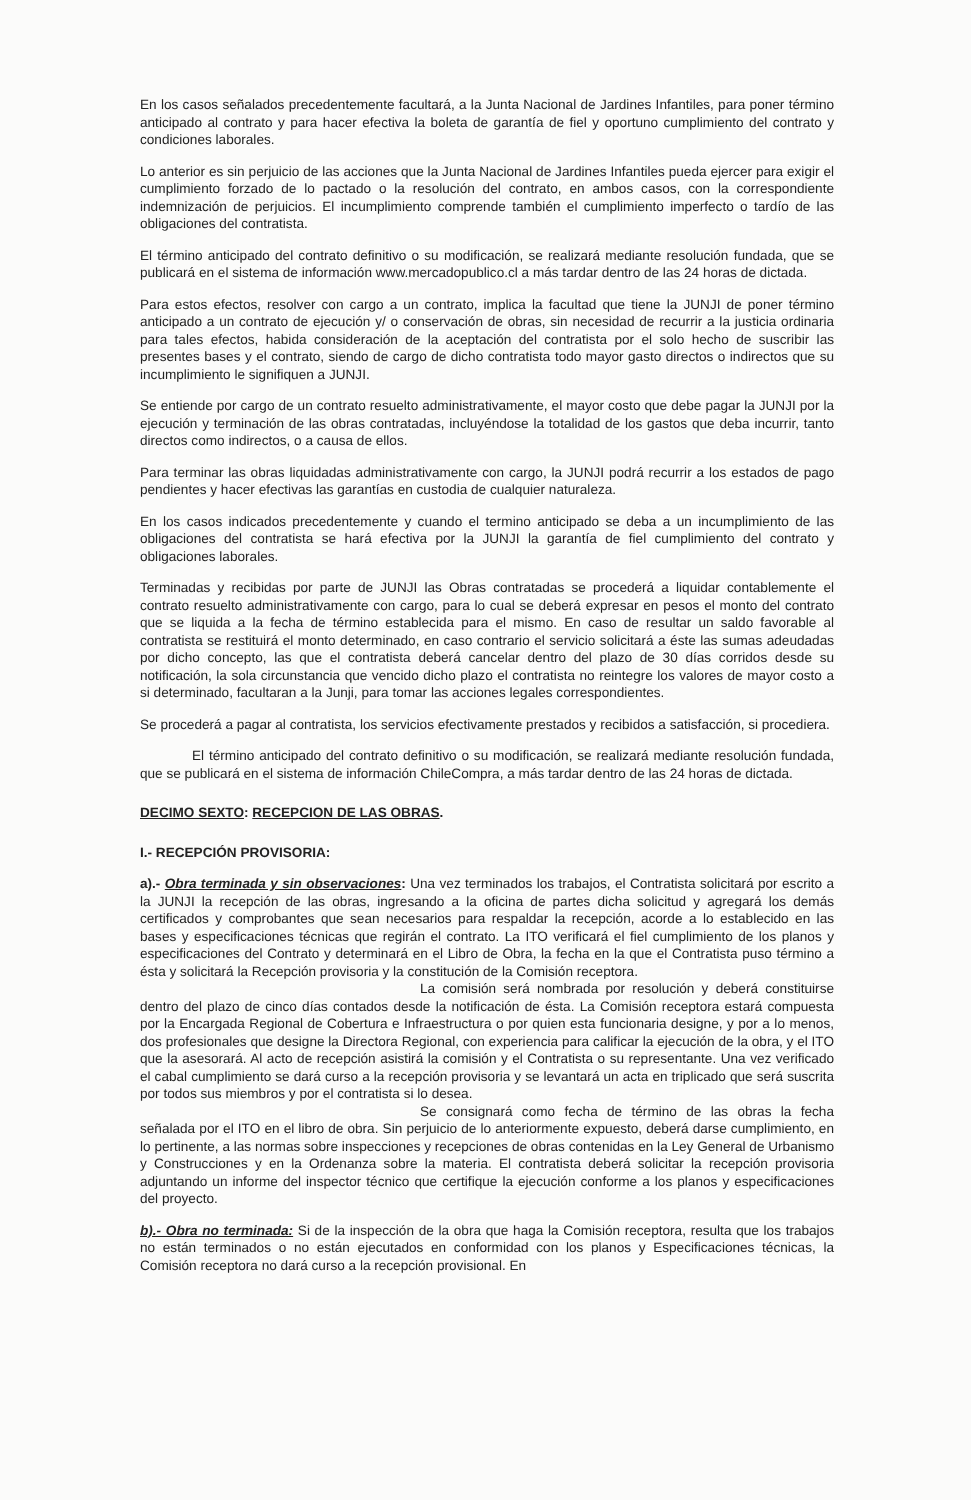En los casos señalados precedentemente facultará, a la Junta Nacional de Jardines Infantiles, para poner término anticipado al contrato y para hacer efectiva la boleta de garantía de fiel y oportuno cumplimiento del contrato y condiciones laborales.
Lo anterior es sin perjuicio de las acciones que la Junta Nacional de Jardines Infantiles pueda ejercer para exigir el cumplimiento forzado de lo pactado o la resolución del contrato, en ambos casos, con la correspondiente indemnización de perjuicios. El incumplimiento comprende también el cumplimiento imperfecto o tardío de las obligaciones del contratista.
El término anticipado del contrato definitivo o su modificación, se realizará mediante resolución fundada, que se publicará en el sistema de información www.mercadopublico.cl a más tardar dentro de las 24 horas de dictada.
Para estos efectos, resolver con cargo a un contrato, implica la facultad que tiene la JUNJI de poner término anticipado a un contrato de ejecución y/ o conservación de obras, sin necesidad de recurrir a la justicia ordinaria para tales efectos, habida consideración de la aceptación del contratista por el solo hecho de suscribir las presentes bases y el contrato, siendo de cargo de dicho contratista todo mayor gasto directos o indirectos que su incumplimiento le signifiquen a JUNJI.
Se entiende por cargo de un contrato resuelto administrativamente, el mayor costo que debe pagar la JUNJI por la ejecución y terminación de las obras contratadas, incluyéndose la totalidad de los gastos que deba incurrir, tanto directos como indirectos, o a causa de ellos.
Para terminar las obras liquidadas administrativamente con cargo, la JUNJI podrá recurrir a los estados de pago pendientes y hacer efectivas las garantías en custodia de cualquier naturaleza.
En los casos indicados precedentemente y cuando el termino anticipado se deba a un incumplimiento de las obligaciones del contratista se hará efectiva por la JUNJI la garantía de fiel cumplimiento del contrato y obligaciones laborales.
Terminadas y recibidas por parte de JUNJI las Obras contratadas se procederá a liquidar contablemente el contrato resuelto administrativamente con cargo, para lo cual se deberá expresar en pesos el monto del contrato que se liquida a la fecha de término establecida para el mismo. En caso de resultar un saldo favorable al contratista se restituirá el monto determinado, en caso contrario el servicio solicitará a éste las sumas adeudadas por dicho concepto, las que el contratista deberá cancelar dentro del plazo de 30 días corridos desde su notificación, la sola circunstancia que vencido dicho plazo el contratista no reintegre los valores de mayor costo a si determinado, facultaran a la Junji, para tomar las acciones legales correspondientes.
Se procederá a pagar al contratista, los servicios efectivamente prestados y recibidos a satisfacción, si procediera.
El término anticipado del contrato definitivo o su modificación, se realizará mediante resolución fundada, que se publicará en el sistema de información ChileCompra, a más tardar dentro de las 24 horas de dictada.
DECIMO SEXTO: RECEPCION DE LAS OBRAS.
I.- RECEPCIÓN PROVISORIA:
a).- Obra terminada y sin observaciones: Una vez terminados los trabajos, el Contratista solicitará por escrito a la JUNJI la recepción de las obras, ingresando a la oficina de partes dicha solicitud y agregará los demás certificados y comprobantes que sean necesarios para respaldar la recepción, acorde a lo establecido en las bases y especificaciones técnicas que regirán el contrato. La ITO verificará el fiel cumplimiento de los planos y especificaciones del Contrato y determinará en el Libro de Obra, la fecha en la que el Contratista puso término a ésta y solicitará la Recepción provisoria y la constitución de la Comisión receptora.
La comisión será nombrada por resolución y deberá constituirse dentro del plazo de cinco días contados desde la notificación de ésta. La Comisión receptora estará compuesta por la Encargada Regional de Cobertura e Infraestructura o por quien esta funcionaria designe, y por a lo menos, dos profesionales que designe la Directora Regional, con experiencia para calificar la ejecución de la obra, y el ITO que la asesorará. Al acto de recepción asistirá la comisión y el Contratista o su representante. Una vez verificado el cabal cumplimiento se dará curso a la recepción provisoria y se levantará un acta en triplicado que será suscrita por todos sus miembros y por el contratista si lo desea.
Se consignará como fecha de término de las obras la fecha señalada por el ITO en el libro de obra. Sin perjuicio de lo anteriormente expuesto, deberá darse cumplimiento, en lo pertinente, a las normas sobre inspecciones y recepciones de obras contenidas en la Ley General de Urbanismo y Construcciones y en la Ordenanza sobre la materia. El contratista deberá solicitar la recepción provisoria adjuntando un informe del inspector técnico que certifique la ejecución conforme a los planos y especificaciones del proyecto.
b).- Obra no terminada: Si de la inspección de la obra que haga la Comisión receptora, resulta que los trabajos no están terminados o no están ejecutados en conformidad con los planos y Especificaciones técnicas, la Comisión receptora no dará curso a la recepción provisional. En